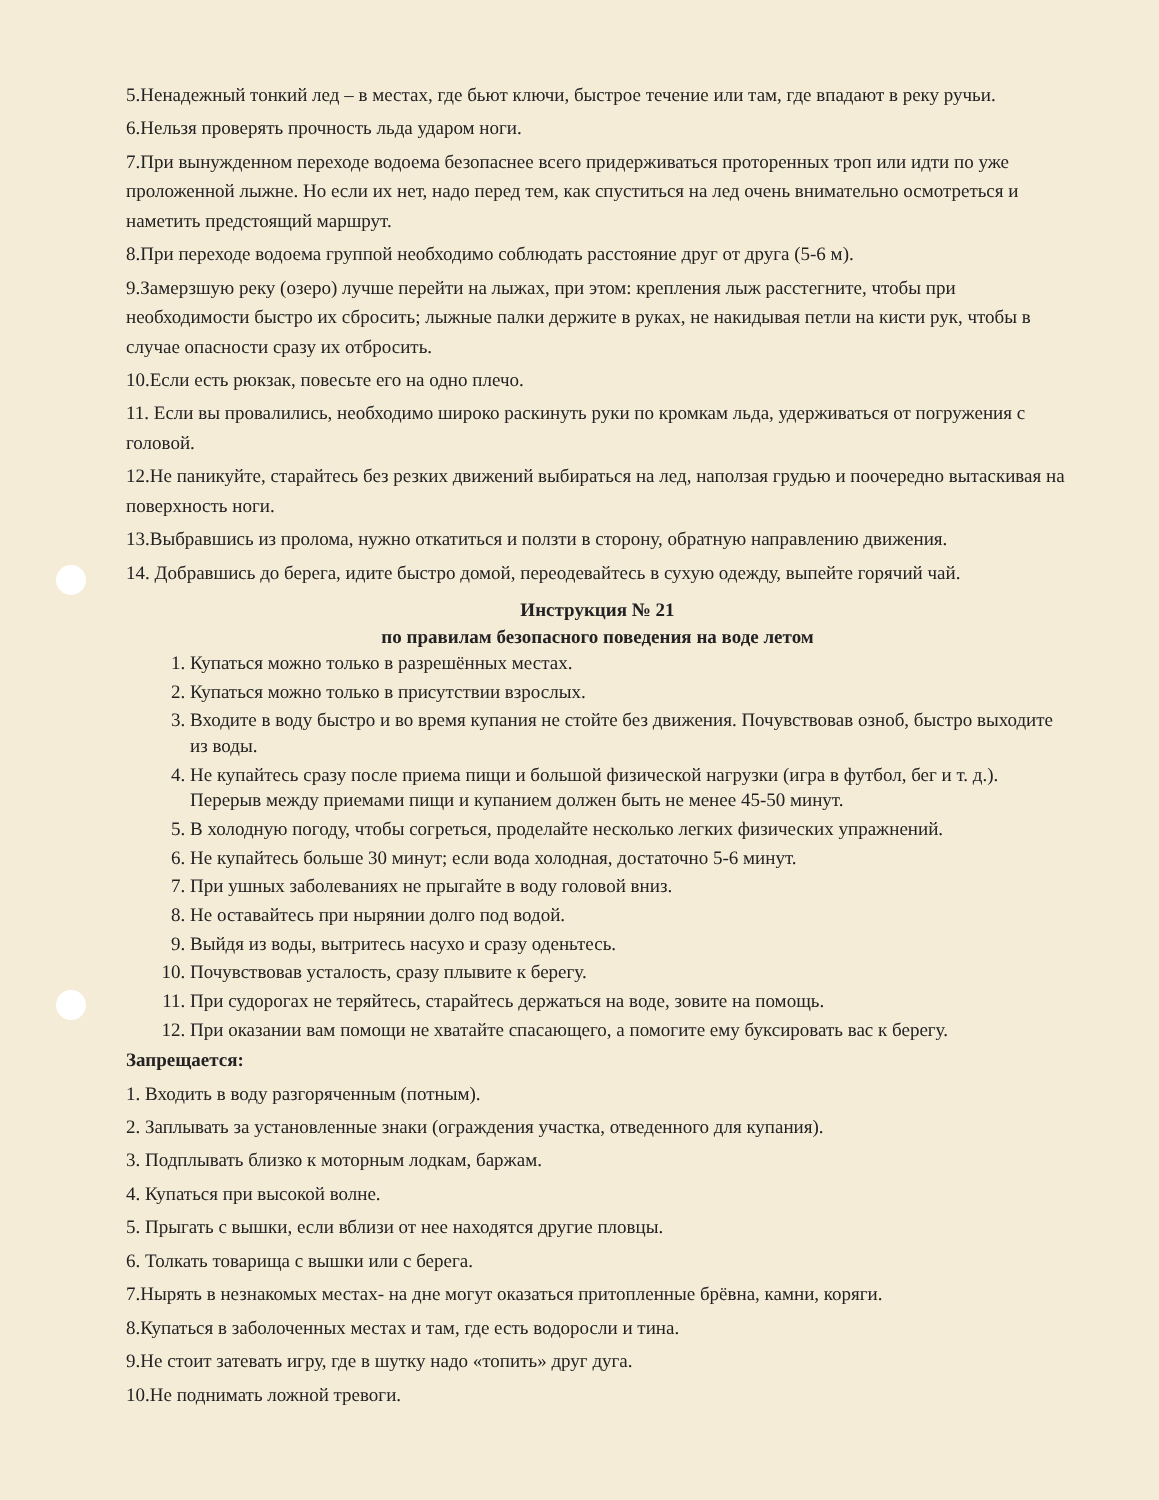5.Ненадежный тонкий лед – в местах, где бьют ключи, быстрое течение или там, где впадают в реку ручьи.
6.Нельзя проверять прочность льда ударом ноги.
7.При вынужденном переходе водоема безопаснее всего придерживаться проторенных троп или идти по уже проложенной лыжне. Но если их нет, надо перед тем, как спуститься на лед очень внимательно осмотреться и наметить предстоящий маршрут.
8.При переходе водоема группой необходимо соблюдать расстояние друг от друга (5-6 м).
9.Замерзшую реку (озеро) лучше перейти на лыжах, при этом: крепления лыж расстегните, чтобы при необходимости быстро их сбросить; лыжные палки держите в руках, не накидывая петли на кисти рук, чтобы в случае опасности сразу их отбросить.
10.Если есть рюкзак, повесьте его на одно плечо.
11. Если вы провалились, необходимо широко раскинуть руки по кромкам льда, удерживаться от погружения с головой.
12.Не паникуйте, старайтесь без резких движений выбираться на лед, наползая грудью и поочередно вытаскивая на поверхность ноги.
13.Выбравшись из пролома, нужно откатиться и ползти в сторону, обратную направлению движения.
14. Добравшись до берега, идите быстро домой, переодевайтесь в сухую одежду, выпейте горячий чай.
Инструкция № 21
по правилам безопасного поведения на воде летом
1. Купаться можно только в разрешённых местах.
2. Купаться можно только в присутствии взрослых.
3. Входите в воду быстро и во время купания не стойте без движения. Почувствовав озноб, быстро выходите из воды.
4. Не купайтесь сразу после приема пищи и большой физической нагрузки (игра в футбол, бег и т. д.). Перерыв между приемами пищи и купанием должен быть не менее 45-50 минут.
5. В холодную погоду, чтобы согреться, проделайте несколько легких физических упражнений.
6. Не купайтесь больше 30 минут; если вода холодная, достаточно 5-6 минут.
7. При ушных заболеваниях не прыгайте в воду головой вниз.
8. Не оставайтесь при нырянии долго под водой.
9. Выйдя из воды, вытритесь насухо и сразу оденьтесь.
10. Почувствовав усталость, сразу плывите к берегу.
11. При судорогах не теряйтесь, старайтесь держаться на воде, зовите на помощь.
12. При оказании вам помощи не хватайте спасающего, а помогите ему буксировать вас к берегу.
Запрещается:
1. Входить в воду разгоряченным (потным).
2. Заплывать за установленные знаки (ограждения участка, отведенного для купания).
3. Подплывать близко к моторным лодкам, баржам.
4. Купаться при высокой волне.
5. Прыгать с вышки, если вблизи от нее находятся другие пловцы.
6. Толкать товарища с вышки или с берега.
7.Нырять в незнакомых местах- на дне могут оказаться притопленные брёвна, камни, коряги.
8.Купаться в заболоченных местах и там, где есть водоросли и тина.
9.Не стоит затевать игру, где в шутку надо «топить» друг дуга.
10.Не поднимать ложной тревоги.